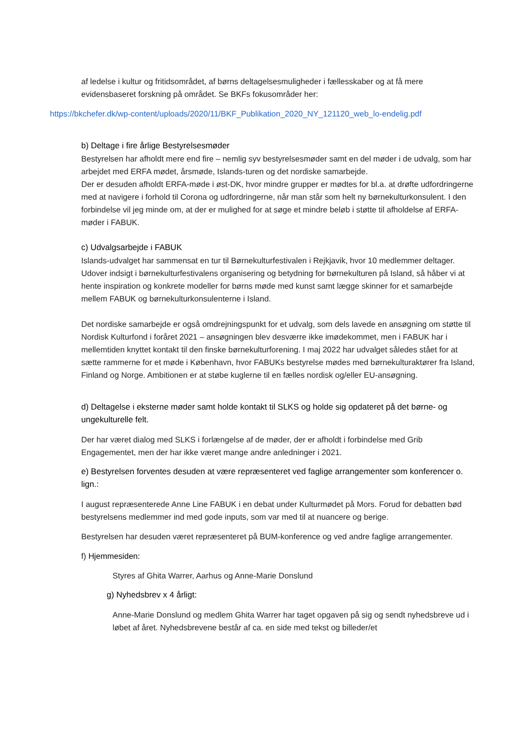af ledelse i kultur og fritidsområdet, af børns deltagelsesmuligheder i fællesskaber og at få mere evidensbaseret forskning på området. Se BKFs fokusområder her:
https://bkchefer.dk/wp-content/uploads/2020/11/BKF_Publikation_2020_NY_121120_web_lo-endelig.pdf
b) Deltage i fire årlige Bestyrelsesmøder
Bestyrelsen har afholdt mere end fire – nemlig syv bestyrelsesmøder samt en del møder i de udvalg, som har arbejdet med ERFA mødet, årsmøde, Islands-turen og det nordiske samarbejde.
Der er desuden afholdt ERFA-møde i øst-DK, hvor mindre grupper er mødtes for bl.a. at drøfte udfordringerne med at navigere i forhold til Corona og udfordringerne, når man står som helt ny børnekulturkonsulent. I den forbindelse vil jeg minde om, at der er mulighed for at søge et mindre beløb i støtte til afholdelse af ERFA-møder i FABUK.
c) Udvalgsarbejde i FABUK
Islands-udvalget har sammensat en tur til Børnekulturfestivalen i Rejkjavik, hvor 10 medlemmer deltager. Udover indsigt i børnekulturfestivalens organisering og betydning for børnekulturen på Island, så håber vi at hente inspiration og konkrete modeller for børns møde med kunst samt lægge skinner for et samarbejde mellem FABUK og børnekulturkonsulenterne i Island.
Det nordiske samarbejde er også omdrejningspunkt for et udvalg, som dels lavede en ansøgning om støtte til Nordisk Kulturfond i foråret 2021 – ansøgningen blev desværre ikke imødekommet, men i FABUK har i mellemtiden knyttet kontakt til den finske børnekulturforening. I maj 2022 har udvalget således stået for at sætte rammerne for et møde i København, hvor FABUKs bestyrelse mødes med børnekulturaktører fra Island, Finland og Norge. Ambitionen er at støbe kuglerne til en fælles nordisk og/eller EU-ansøgning.
d) Deltagelse i eksterne møder samt holde kontakt til SLKS og holde sig opdateret på det børne- og ungekulturelle felt.
Der har været dialog med SLKS i forlængelse af de møder, der er afholdt i forbindelse med Grib Engagementet, men der har ikke været mange andre anledninger i 2021.
e) Bestyrelsen forventes desuden at være repræsenteret ved faglige arrangementer som konferencer o. lign.:
I august repræsenterede Anne Line FABUK i en debat under Kulturmødet på Mors. Forud for debatten bød bestyrelsens medlemmer ind med gode inputs, som var med til at nuancere og berige.
Bestyrelsen har desuden været repræsenteret på BUM-konference og ved andre faglige arrangementer.
f) Hjemmesiden:
Styres af Ghita Warrer, Aarhus og Anne-Marie Donslund
g) Nyhedsbrev x 4 årligt:
Anne-Marie Donslund og medlem Ghita Warrer har taget opgaven på sig og sendt nyhedsbreve ud i løbet af året. Nyhedsbrevene består af ca. en side med tekst og billeder/et